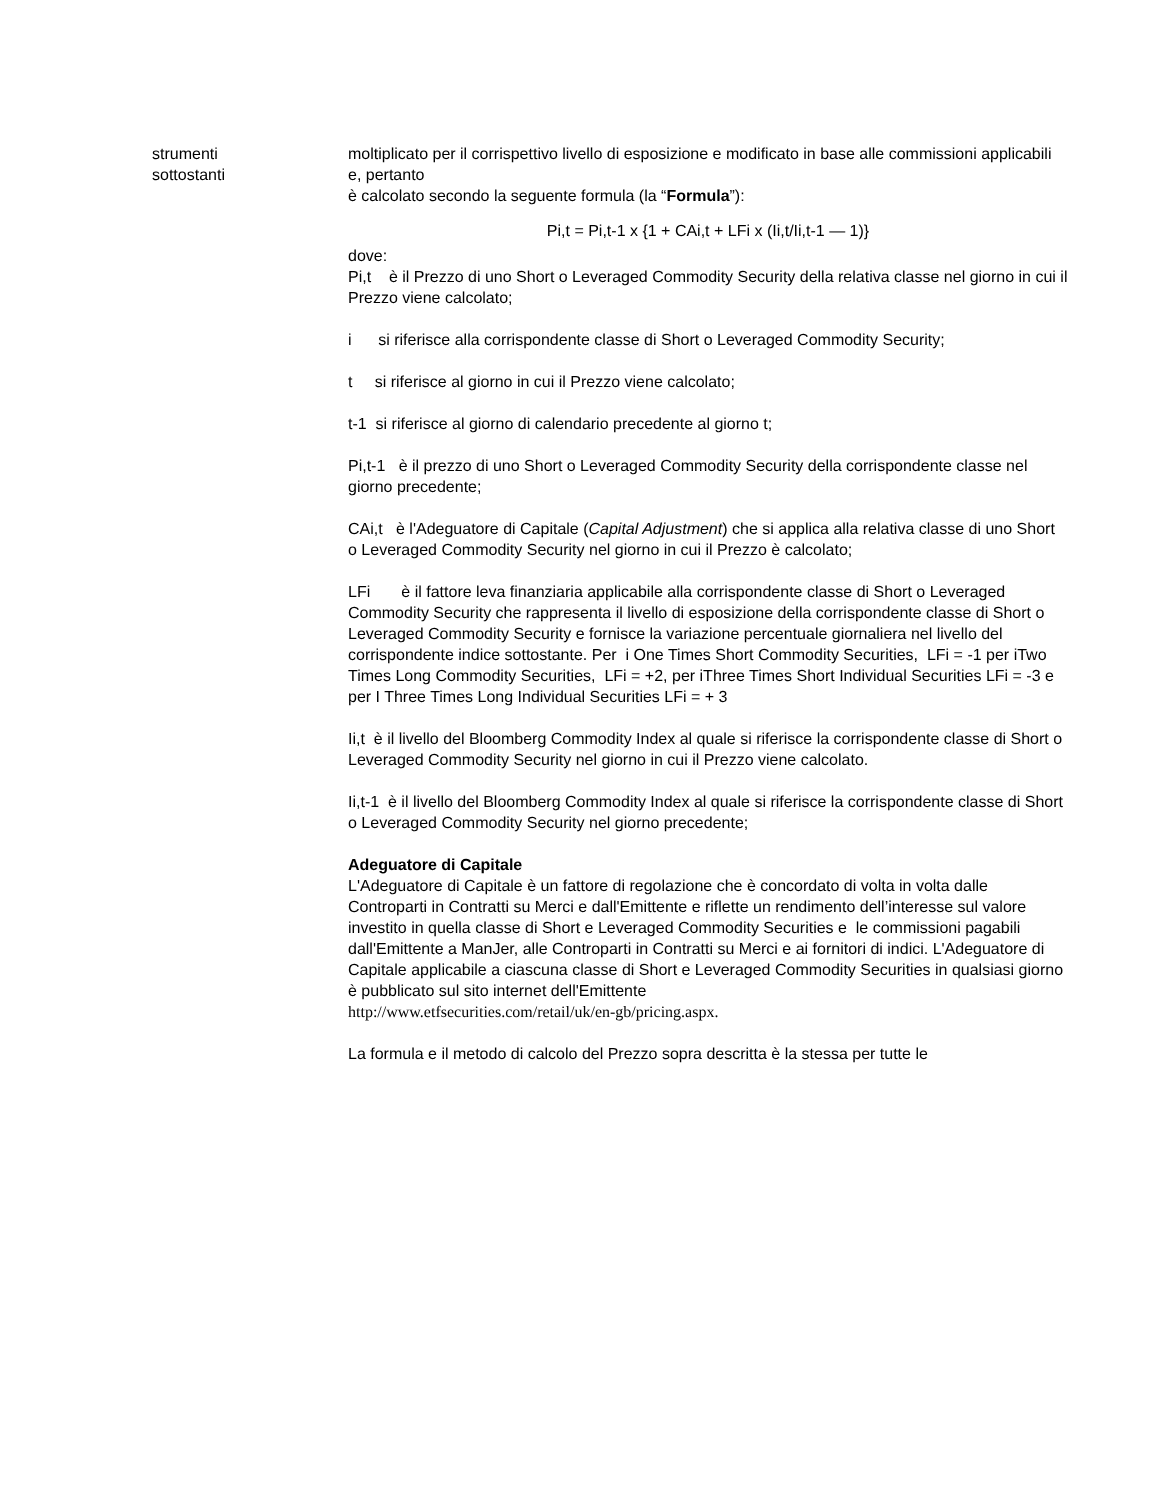strumenti
sottostanti
moltiplicato per il corrispettivo livello di esposizione e modificato in base alle commissioni applicabili e, pertanto
è calcolato secondo la seguente formula (la “Formula”):
Pi,t = Pi,t-1 x {1 + CAi,t + LFi x (Ii,t/Ii,t-1 — 1)}
dove:
Pi,t è il Prezzo di uno Short o Leveraged Commodity Security della relativa classe nel giorno in cui il Prezzo viene calcolato;
i si riferisce alla corrispondente classe di Short o Leveraged Commodity Security;
t si riferisce al giorno in cui il Prezzo viene calcolato;
t-1 si riferisce al giorno di calendario precedente al giorno t;
Pi,t-1 è il prezzo di uno Short o Leveraged Commodity Security della corrispondente classe nel giorno precedente;
CAi,t è l'Adeguatore di Capitale (Capital Adjustment) che si applica alla relativa classe di uno Short o Leveraged Commodity Security nel giorno in cui il Prezzo è calcolato;
LFi è il fattore leva finanziaria applicabile alla corrispondente classe di Short o Leveraged Commodity Security che rappresenta il livello di esposizione della corrispondente classe di Short o Leveraged Commodity Security e fornisce la variazione percentuale giornaliera nel livello del corrispondente indice sottostante. Per i One Times Short Commodity Securities, LFi = -1 per iTwo Times Long Commodity Securities, LFi = +2, per iThree Times Short Individual Securities LFi = -3 e per I Three Times Long Individual Securities LFi = + 3
Ii,t è il livello del Bloomberg Commodity Index al quale si riferisce la corrispondente classe di Short o Leveraged Commodity Security nel giorno in cui il Prezzo viene calcolato.
Ii,t-1 è il livello del Bloomberg Commodity Index al quale si riferisce la corrispondente classe di Short o Leveraged Commodity Security nel giorno precedente;
Adeguatore di Capitale
L'Adeguatore di Capitale è un fattore di regolazione che è concordato di volta in volta dalle Controparti in Contratti su Merci e dall'Emittente e riflette un rendimento dell’interesse sul valore investito in quella classe di Short e Leveraged Commodity Securities e le commissioni pagabili dall'Emittente a ManJer, alle Controparti in Contratti su Merci e ai fornitori di indici. L'Adeguatore di Capitale applicabile a ciascuna classe di Short e Leveraged Commodity Securities in qualsiasi giorno è pubblicato sul sito internet dell'Emittente
http://www.etfsecurities.com/retail/uk/en-gb/pricing.aspx.
La formula e il metodo di calcolo del Prezzo sopra descritta è la stessa per tutte le